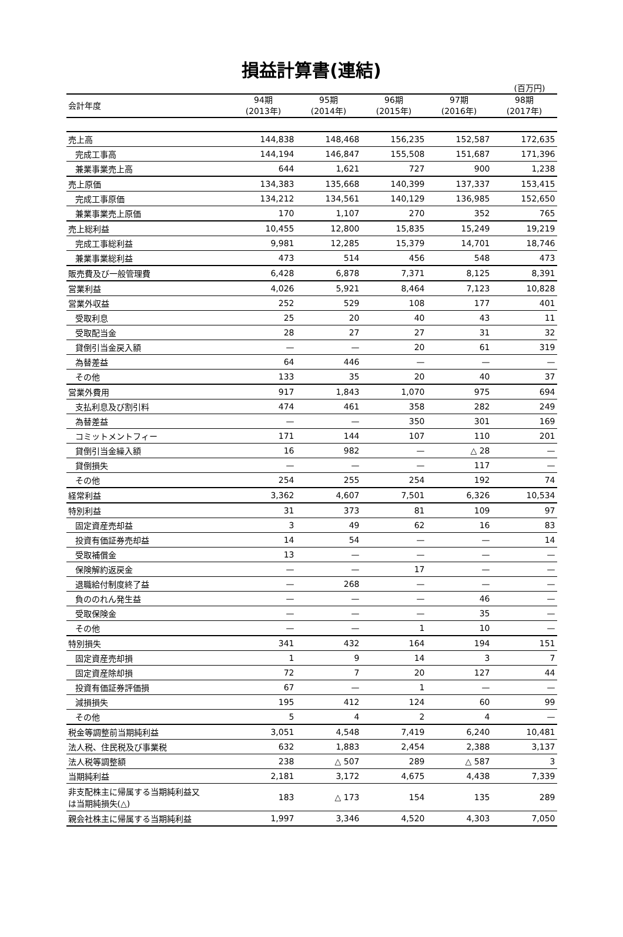損益計算書(連結)
(百万円)
| 会計年度 | 94期 (2013年) | 95期 (2014年) | 96期 (2015年) | 97期 (2016年) | 98期 (2017年) |
| --- | --- | --- | --- | --- | --- |
| 売上高 | 144,838 | 148,468 | 156,235 | 152,587 | 172,635 |
| 完成工事高 | 144,194 | 146,847 | 155,508 | 151,687 | 171,396 |
| 兼業事業売上高 | 644 | 1,621 | 727 | 900 | 1,238 |
| 売上原価 | 134,383 | 135,668 | 140,399 | 137,337 | 153,415 |
| 完成工事原価 | 134,212 | 134,561 | 140,129 | 136,985 | 152,650 |
| 兼業事業売上原価 | 170 | 1,107 | 270 | 352 | 765 |
| 売上総利益 | 10,455 | 12,800 | 15,835 | 15,249 | 19,219 |
| 完成工事総利益 | 9,981 | 12,285 | 15,379 | 14,701 | 18,746 |
| 兼業事業総利益 | 473 | 514 | 456 | 548 | 473 |
| 販売費及び一般管理費 | 6,428 | 6,878 | 7,371 | 8,125 | 8,391 |
| 営業利益 | 4,026 | 5,921 | 8,464 | 7,123 | 10,828 |
| 営業外収益 | 252 | 529 | 108 | 177 | 401 |
| 受取利息 | 25 | 20 | 40 | 43 | 11 |
| 受取配当金 | 28 | 27 | 27 | 31 | 32 |
| 貸倒引当金戻入額 | — | — | 20 | 61 | 319 |
| 為替差益 | 64 | 446 | — | — | — |
| その他 | 133 | 35 | 20 | 40 | 37 |
| 営業外費用 | 917 | 1,843 | 1,070 | 975 | 694 |
| 支払利息及び割引料 | 474 | 461 | 358 | 282 | 249 |
| 為替差益 | — | — | 350 | 301 | 169 |
| コミットメントフィー | 171 | 144 | 107 | 110 | 201 |
| 貸倒引当金繰入額 | 16 | 982 | — | △ 28 | — |
| 貸倒損失 | — | — | — | 117 | — |
| その他 | 254 | 255 | 254 | 192 | 74 |
| 経常利益 | 3,362 | 4,607 | 7,501 | 6,326 | 10,534 |
| 特別利益 | 31 | 373 | 81 | 109 | 97 |
| 固定資産売却益 | 3 | 49 | 62 | 16 | 83 |
| 投資有価証券売却益 | 14 | 54 | — | — | 14 |
| 受取補償金 | 13 | — | — | — | — |
| 保険解約返戻金 | — | — | 17 | — | — |
| 退職給付制度終了益 | — | 268 | — | — | — |
| 負ののれん発生益 | — | — | — | 46 | — |
| 受取保険金 | — | — | — | 35 | — |
| その他 | — | — | 1 | 10 | — |
| 特別損失 | 341 | 432 | 164 | 194 | 151 |
| 固定資産売却損 | 1 | 9 | 14 | 3 | 7 |
| 固定資産除却損 | 72 | 7 | 20 | 127 | 44 |
| 投資有価証券評価損 | 67 | — | 1 | — | — |
| 減損損失 | 195 | 412 | 124 | 60 | 99 |
| その他 | 5 | 4 | 2 | 4 | — |
| 税金等調整前当期純利益 | 3,051 | 4,548 | 7,419 | 6,240 | 10,481 |
| 法人税、住民税及び事業税 | 632 | 1,883 | 2,454 | 2,388 | 3,137 |
| 法人税等調整額 | 238 | △ 507 | 289 | △ 587 | 3 |
| 当期純利益 | 2,181 | 3,172 | 4,675 | 4,438 | 7,339 |
| 非支配株主に帰属する当期純利益又 は当期純損失(△) | 183 | △ 173 | 154 | 135 | 289 |
| 親会社株主に帰属する当期純利益 | 1,997 | 3,346 | 4,520 | 4,303 | 7,050 |